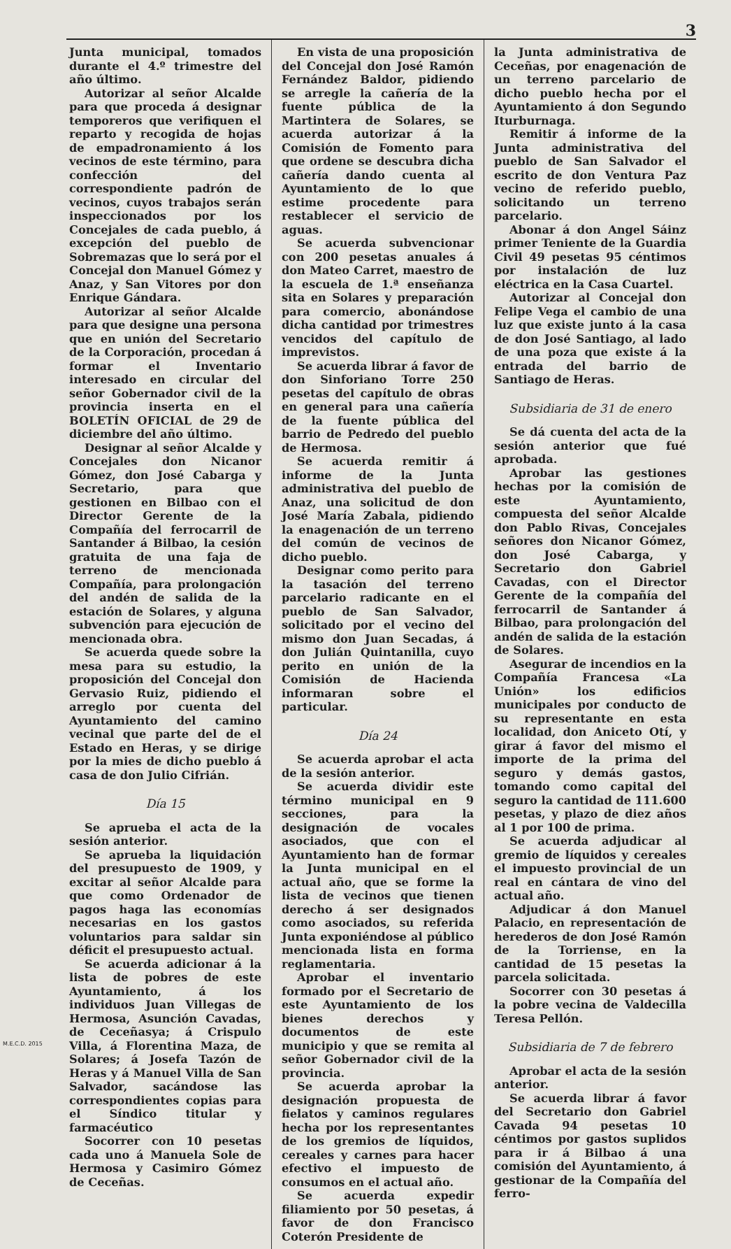3
Junta municipal, tomados durante el 4.º trimestre del año último.
Autorizar al señor Alcalde para que proceda á designar temporeros que verifiquen el reparto y recogida de hojas de empadronamiento á los vecinos de este término, para confección del correspondiente padrón de vecinos, cuyos trabajos serán inspeccionados por los Concejales de cada pueblo, á excepción del pueblo de Sobremazas que lo será por el Concejal don Manuel Gómez y Anaz, y San Vitores por don Enrique Gándara.
Autorizar al señor Alcalde para que designe una persona que en unión del Secretario de la Corporación, procedan á formar el Inventario interesado en circular del señor Gobernador civil de la provincia inserta en el BOLETÍN OFICIAL de 29 de diciembre del año último.
Designar al señor Alcalde y Concejales don Nicanor Gómez, don José Cabarga y Secretario, para que gestionen en Bilbao con el Director Gerente de la Compañía del ferrocarril de Santander á Bilbao, la cesión gratuita de una faja de terreno de mencionada Compañía, para prolongación del andén de salida de la estación de Solares, y alguna subvención para ejecución de mencionada obra.
Se acuerda quede sobre la mesa para su estudio, la proposición del Concejal don Gervasio Ruiz, pidiendo el arreglo por cuenta del Ayuntamiento del camino vecinal que parte del de el Estado en Heras, y se dirige por la mies de dicho pueblo á casa de don Julio Cifrián.
Día 15
Se aprueba el acta de la sesión anterior.
Se aprueba la liquidación del presupuesto de 1909, y excitar al señor Alcalde para que como Ordenador de pagos haga las economías necesarias en los gastos voluntarios para saldar sin déficit el presupuesto actual.
Se acuerda adicionar á la lista de pobres de este Ayuntamiento, á los individuos Juan Villegas de Hermosa, Asunción Cavadas, de Ceceñasya; á Crispulo Villa, á Florentina Maza, de Solares; á Josefa Tazón de Heras y á Manuel Villa de San Salvador, sacándose las correspondientes copias para el Síndico titular y farmacéutico
Socorrer con 10 pesetas cada uno á Manuela Sole de Hermosa y Casimiro Gómez de Ceceñas.
En vista de una proposición del Concejal don José Ramón Fernández Baldor, pidiendo se arregle la cañería de la fuente pública de la Martintera de Solares, se acuerda autorizar á la Comisión de Fomento para que ordene se descubra dicha cañería dando cuenta al Ayuntamiento de lo que estime procedente para restablecer el servicio de aguas.
Se acuerda subvencionar con 200 pesetas anuales á don Mateo Carret, maestro de la escuela de 1.ª enseñanza sita en Solares y preparación para comercio, abonándose dicha cantidad por trimestres vencidos del capítulo de imprevistos.
Se acuerda librar á favor de don Sinforiano Torre 250 pesetas del capítulo de obras en general para una cañería de la fuente pública del barrio de Pedredo del pueblo de Hermosa.
Se acuerda remitir á informe de la Junta administrativa del pueblo de Anaz, una solicitud de don José María Zabala, pidiendo la enagenación de un terreno del común de vecinos de dicho pueblo.
Designar como perito para la tasación del terreno parcelario radicante en el pueblo de San Salvador, solicitado por el vecino del mismo don Juan Secadas, á don Julián Quintanilla, cuyo perito en unión de la Comisión de Hacienda informaran sobre el particular.
Día 24
Se acuerda aprobar el acta de la sesión anterior.
Se acuerda dividir este término municipal en 9 secciones, para la designación de vocales asociados, que con el Ayuntamiento han de formar la Junta municipal en el actual año, que se forme la lista de vecinos que tienen derecho á ser designados como asociados, su referida Junta exponiéndose al público mencionada lista en forma reglamentaria.
Aprobar el inventario formado por el Secretario de este Ayuntamiento de los bienes derechos y documentos de este municipio y que se remita al señor Gobernador civil de la provincia.
Se acuerda aprobar la designación propuesta de fielatos y caminos regulares hecha por los representantes de los gremios de líquidos, cereales y carnes para hacer efectivo el impuesto de consumos en el actual año.
Se acuerda expedir filiamiento por 50 pesetas, á favor de don Francisco Coterón Presidente de
la Junta administrativa de Ceceñas, por enagenación de un terreno parcelario de dicho pueblo hecha por el Ayuntamiento á don Segundo Iturburnaga.
Remitir á informe de la Junta administrativa del pueblo de San Salvador el escrito de don Ventura Paz vecino de referido pueblo, solicitando un terreno parcelario.
Abonar á don Angel Sáinz primer Teniente de la Guardia Civil 49 pesetas 95 céntimos por instalación de luz eléctrica en la Casa Cuartel.
Autorizar al Concejal don Felipe Vega el cambio de una luz que existe junto á la casa de don José Santiago, al lado de una poza que existe á la entrada del barrio de Santiago de Heras.
Subsidiaria de 31 de enero
Se dá cuenta del acta de la sesión anterior que fué aprobada.
Aprobar las gestiones hechas por la comisión de este Ayuntamiento, compuesta del señor Alcalde don Pablo Rivas, Concejales señores don Nicanor Gómez, don José Cabarga, y Secretario don Gabriel Cavadas, con el Director Gerente de la compañía del ferrocarril de Santander á Bilbao, para prolongación del andén de salida de la estación de Solares.
Asegurar de incendios en la Compañía Francesa «La Unión» los edificios municipales por conducto de su representante en esta localidad, don Aniceto Otí, y girar á favor del mismo el importe de la prima del seguro y demás gastos, tomando como capital del seguro la cantidad de 111.600 pesetas, y plazo de diez años al 1 por 100 de prima.
Se acuerda adjudicar al gremio de líquidos y cereales el impuesto provincial de un real en cántara de vino del actual año.
Adjudicar á don Manuel Palacio, en representación de herederos de don José Ramón de la Torriense, en la cantidad de 15 pesetas la parcela solicitada.
Socorrer con 30 pesetas á la pobre vecina de Valdecilla Teresa Pellón.
Subsidiaria de 7 de febrero
Aprobar el acta de la sesión anterior.
Se acuerda librar á favor del Secretario don Gabriel Cavada 94 pesetas 10 céntimos por gastos suplidos para ir á Bilbao á una comisión del Ayuntamiento, á gestionar de la Compañía del ferro-
M.E.C.D. 2015